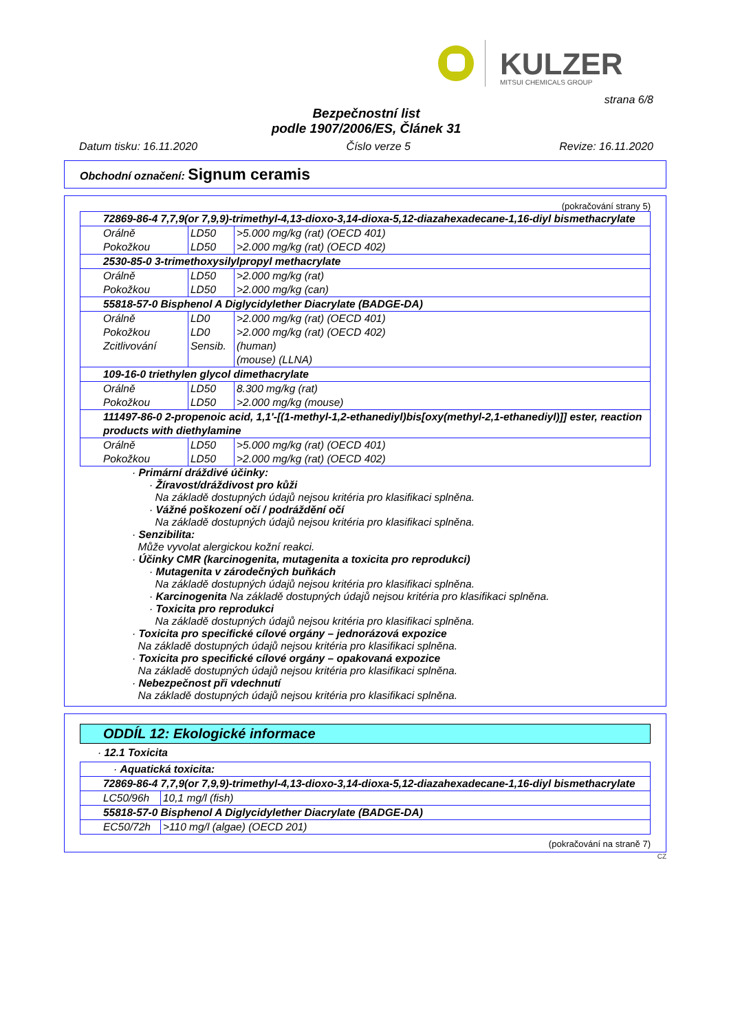KULZER MITSUI CHEMICALS GROUP
strana 6/8
Bezpečnostní list
podle 1907/2006/ES, Článek 31
Datum tisku: 16.11.2020 Číslo verze 5 Revize: 16.11.2020
Obchodní označení: Signum ceramis
(pokračování strany 5)
| 72869-86-4 7,7,9(or 7,9,9)-trimethyl-4,13-dioxo-3,14-dioxa-5,12-diazahexadecane-1,16-diyl bismethacrylate | | |
| Orálně Pokožkou | LD50 LD50 | >5.000 mg/kg (rat) (OECD 401) >2.000 mg/kg (rat) (OECD 402) |
| 2530-85-0 3-trimethoxysilylpropyl methacrylate | | |
| Orálně Pokožkou | LD50 LD50 | >2.000 mg/kg (rat) >2.000 mg/kg (can) |
| 55818-57-0 Bisphenol A Diglycidylether Diacrylate (BADGE-DA) | | |
| Orálně Pokožkou Zcitlivování | LD0 LD0 Sensib. | >2.000 mg/kg (rat) (OECD 401) >2.000 mg/kg (rat) (OECD 402) (human) (mouse) (LLNA) |
| 109-16-0 triethylen glycol dimethacrylate | | |
| Orálně Pokožkou | LD50 LD50 | 8.300 mg/kg (rat) >2.000 mg/kg (mouse) |
| 111497-86-0 2-propenoic acid, 1,1'-[(1-methyl-1,2-ethanediyl)bis[oxy(methyl-2,1-ethanediyl)]] ester, reaction products with diethylamine | | |
| Orálně Pokožkou | LD50 LD50 | >5.000 mg/kg (rat) (OECD 401) >2.000 mg/kg (rat) (OECD 402) |
· Primární dráždivé účinky:
· Žíravost/dráždivost pro kůži
Na základě dostupných údajů nejsou kritéria pro klasifikaci splněna.
· Vážné poškození očí / podráždění očí
Na základě dostupných údajů nejsou kritéria pro klasifikaci splněna.
· Senzibilita:
Může vyvolat alergickou kožní reakci.
· Účinky CMR (karcinogenita, mutagenita a toxicita pro reprodukci)
· Mutagenita v zárodečných buňkách
Na základě dostupných údajů nejsou kritéria pro klasifikaci splněna.
· Karcinogenita Na základě dostupných údajů nejsou kritéria pro klasifikaci splněna.
· Toxicita pro reprodukci
Na základě dostupných údajů nejsou kritéria pro klasifikaci splněna.
· Toxicita pro specifické cílové orgány – jednorázová expozice
Na základě dostupných údajů nejsou kritéria pro klasifikaci splněna.
· Toxicita pro specifické cílové orgány – opakovaná expozice
Na základě dostupných údajů nejsou kritéria pro klasifikaci splněna.
· Nebezpečnost při vdechnutí
Na základě dostupných údajů nejsou kritéria pro klasifikaci splněna.
ODDÍL 12: Ekologické informace
· 12.1 Toxicita
| · Aquatická toxicita: | |
| 72869-86-4 7,7,9(or 7,9,9)-trimethyl-4,13-dioxo-3,14-dioxa-5,12-diazahexadecane-1,16-diyl bismethacrylate | |
| LC50/96h | 10,1 mg/l (fish) |
| 55818-57-0 Bisphenol A Diglycidylether Diacrylate (BADGE-DA) | |
| EC50/72h | >110 mg/l (algae) (OECD 201) |
(pokračování na straně 7)
CZ